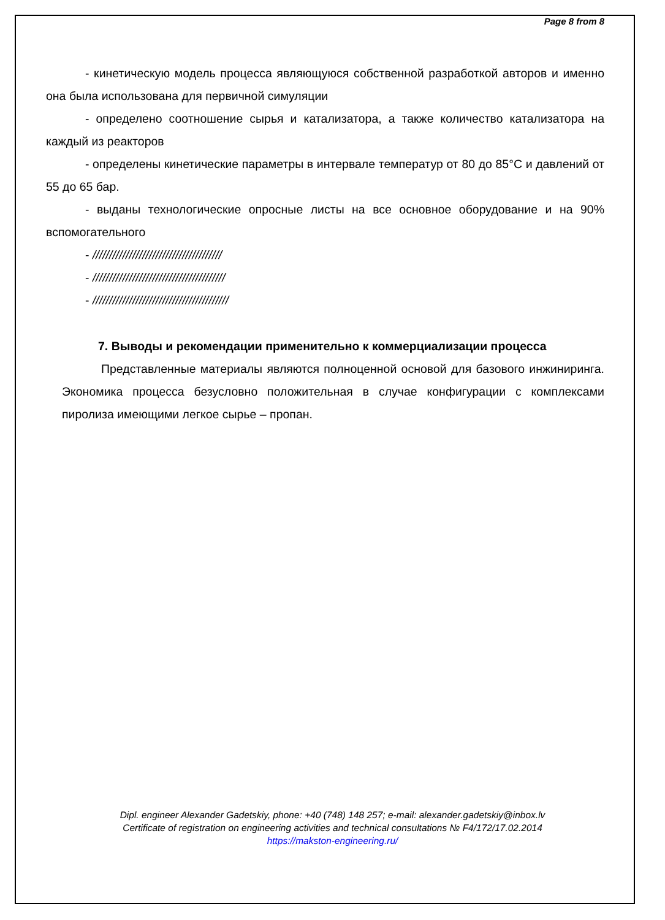Page 8 from 8
- кинетическую модель процесса являющуюся собственной разработкой авторов и именно она была использована для первичной симуляции
- определено соотношение сырья и катализатора, а также количество катализатора на каждый из реакторов
- определены кинетические параметры в интервале температур от 80 до 85°C и давлений от 55 до 65 бар.
- выданы технологические опросные листы на все основное оборудование и на 90% вспомогательного
- ///////////////////////////////////////
- ////////////////////////////////////////
- /////////////////////////////////////////
7. Выводы и рекомендации применительно к коммерциализации процесса
Представленные материалы являются полноценной основой для базового инжиниринга. Экономика процесса безусловно положительная в случае конфигурации с комплексами пиролиза имеющими легкое сырье – пропан.
Dipl. engineer Alexander Gadetskiy, phone: +40 (748) 148 257; e-mail: alexander.gadetskiy@inbox.lv
Certificate of registration on engineering activities and technical consultations № F4/172/17.02.2014
https://makston-engineering.ru/